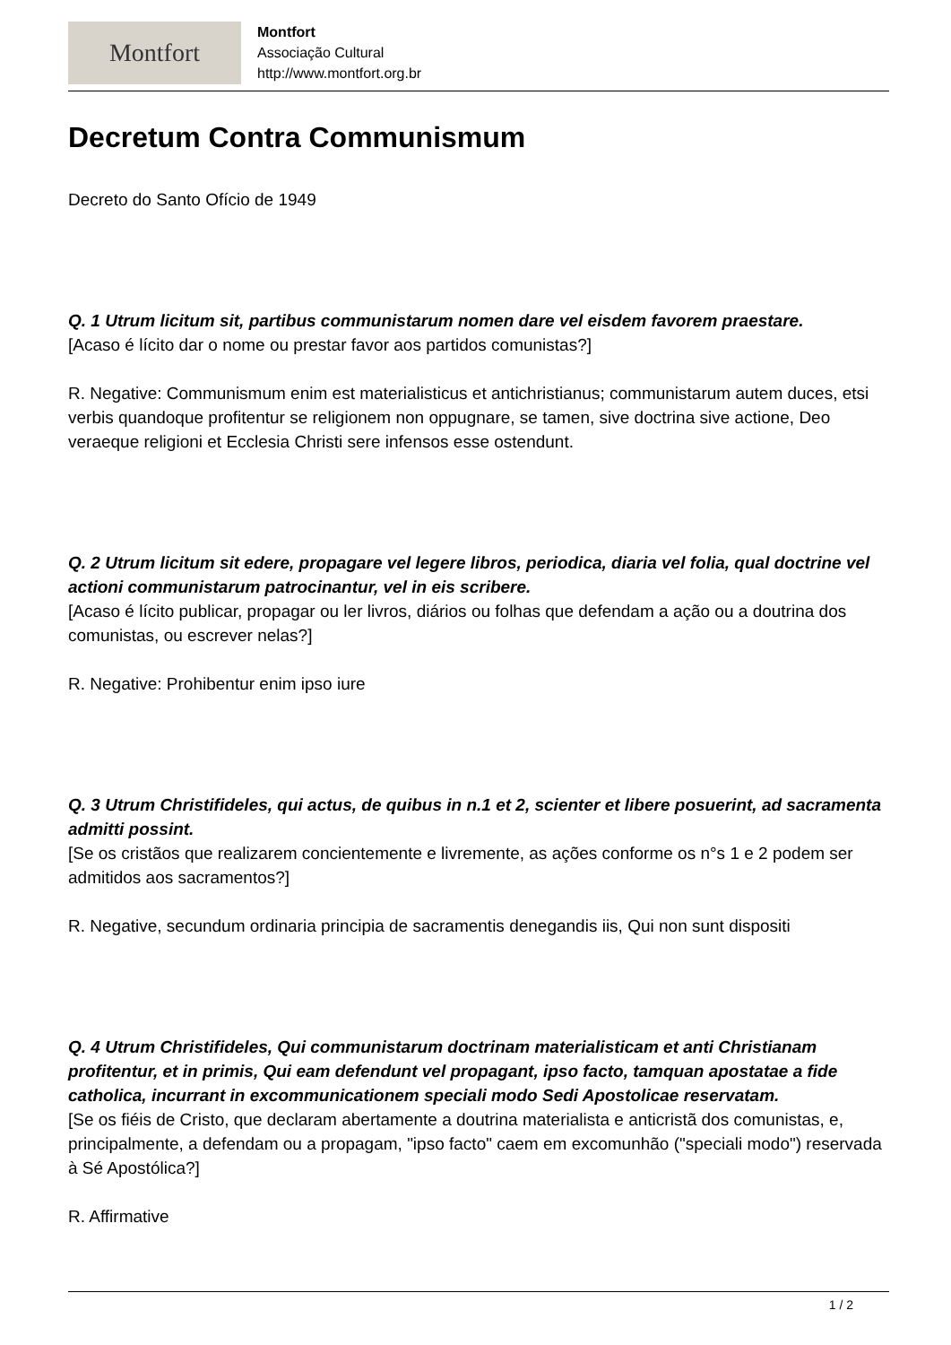Montfort
Montfort
Associação Cultural
http://www.montfort.org.br
Decretum Contra Communismum
Decreto do Santo Ofício de 1949
Q. 1 Utrum licitum sit, partibus communistarum nomen dare vel eisdem favorem praestare.
[Acaso é lícito dar o nome ou prestar favor aos partidos comunistas?]
R. Negative: Communismum enim est materialisticus et antichristianus; communistarum autem duces, etsi verbis quandoque profitentur se religionem non oppugnare, se tamen, sive doctrina sive actione, Deo veraeque religioni et Ecclesia Christi sere infensos esse ostendunt.
Q. 2 Utrum licitum sit edere, propagare vel legere libros, periodica, diaria vel folia, qual doctrine vel actioni communistarum patrocinantur, vel in eis scribere.
[Acaso é lícito publicar, propagar ou ler livros, diários ou folhas que defendam a ação ou a doutrina dos comunistas, ou escrever nelas?]
R. Negative: Prohibentur enim ipso iure
Q. 3 Utrum Christifideles, qui actus, de quibus in n.1 et 2, scienter et libere posuerint, ad sacramenta admitti possint.
[Se os cristãos que realizarem concientemente e livremente, as ações conforme os n°s 1 e 2 podem ser admitidos aos sacramentos?]
R. Negative, secundum ordinaria principia de sacramentis denegandis iis, Qui non sunt dispositi
Q. 4 Utrum Christifideles, Qui communistarum doctrinam materialisticam et anti Christianam profitentur, et in primis, Qui eam defendunt vel propagant, ipso facto, tamquan apostatae a fide catholica, incurrant in excommunicationem speciali modo Sedi Apostolicae reservatam.
[Se os fiéis de Cristo, que declaram abertamente a doutrina materialista e anticristã dos comunistas, e, principalmente, a defendam ou a propagam, "ipso facto" caem em excomunhão ("speciali modo") reservada à Sé Apostólica?]
R. Affirmative
1 / 2